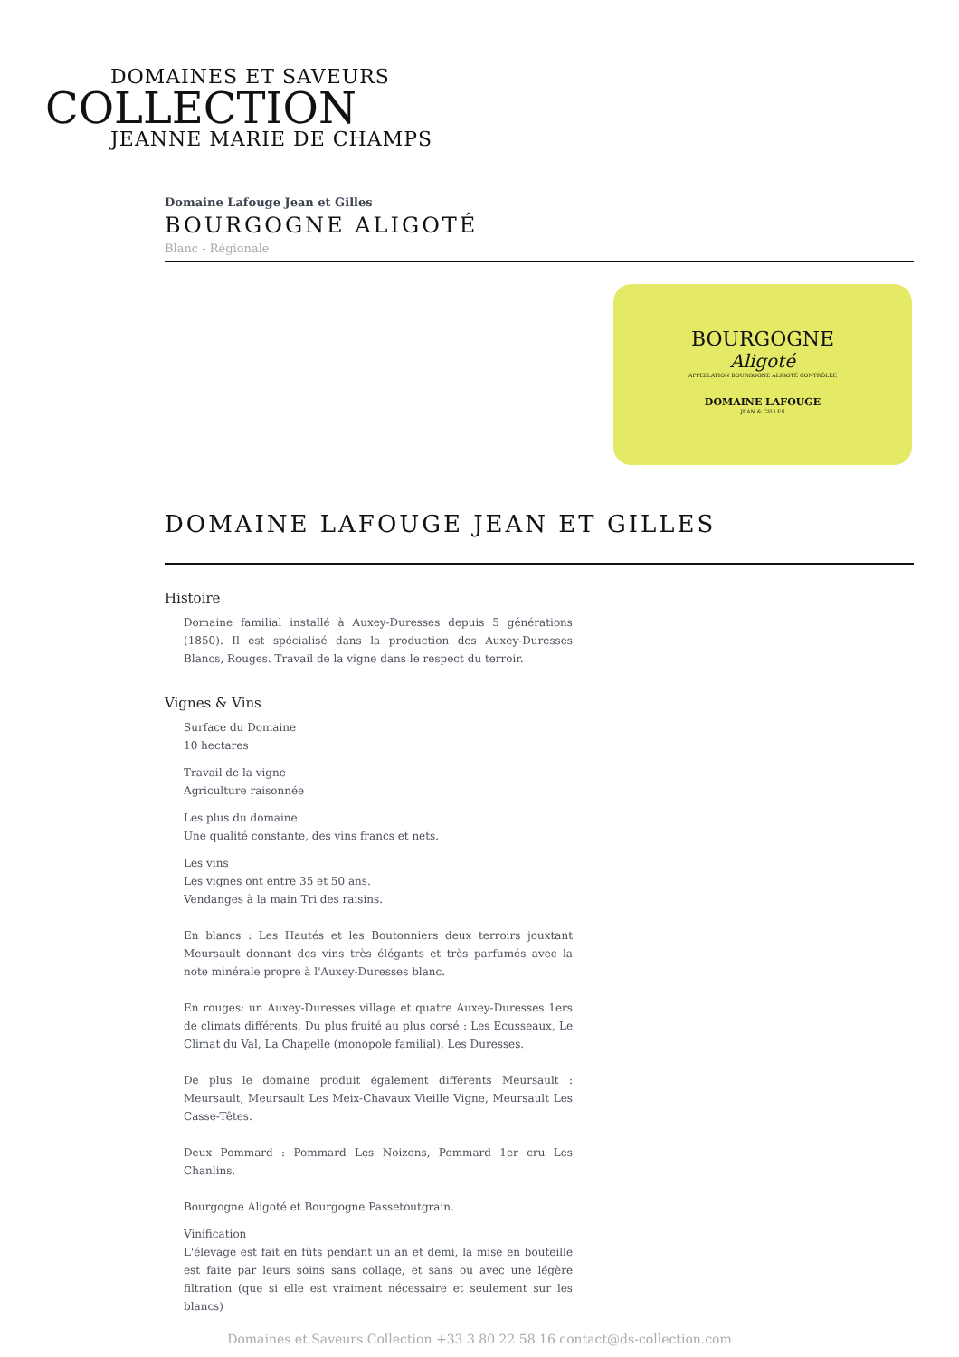DOMAINES ET SAVEURS
COLLECTION
JEANNE MARIE DE CHAMPS
Domaine Lafouge Jean et Gilles
BOURGOGNE ALIGOTÉ
Blanc - Régionale
BOURGOGNE
Aligoté
APPELLATION BOURGOGNE ALIGOTÉ CONTRÔLÉE
DOMAINE LAFOUGE
JEAN & GILLES
DOMAINE LAFOUGE JEAN ET GILLES
Histoire
Domaine familial installé à Auxey-Duresses depuis 5 générations (1850). Il est spécialisé dans la production des Auxey-Duresses Blancs, Rouges. Travail de la vigne dans le respect du terroir.
Vignes & Vins
Surface du Domaine
10 hectares
Travail de la vigne
Agriculture raisonnée
Les plus du domaine
Une qualité constante, des vins francs et nets.
Les vins
Les vignes ont entre 35 et 50 ans.
Vendanges à la main Tri des raisins.
En blancs : Les Hautés et les Boutonniers deux terroirs jouxtant Meursault donnant des vins très élégants et très parfumés avec la note minérale propre à l'Auxey-Duresses blanc.
En rouges: un Auxey-Duresses village et quatre Auxey-Duresses 1ers de climats différents. Du plus fruité au plus corsé : Les Ecusseaux, Le Climat du Val, La Chapelle (monopole familial), Les Duresses.
De plus le domaine produit également différents Meursault : Meursault, Meursault Les Meix-Chavaux Vieille Vigne, Meursault Les Casse-Têtes.
Deux Pommard : Pommard Les Noizons, Pommard 1er cru Les Chanlins.
Bourgogne Aligoté et Bourgogne Passetoutgrain.
Vinification
L'élevage est fait en fûts pendant un an et demi, la mise en bouteille est faite par leurs soins sans collage, et sans ou avec une légère filtration (que si elle est vraiment nécessaire et seulement sur les blancs)
Domaines et Saveurs Collection +33 3 80 22 58 16 contact@ds-collection.com